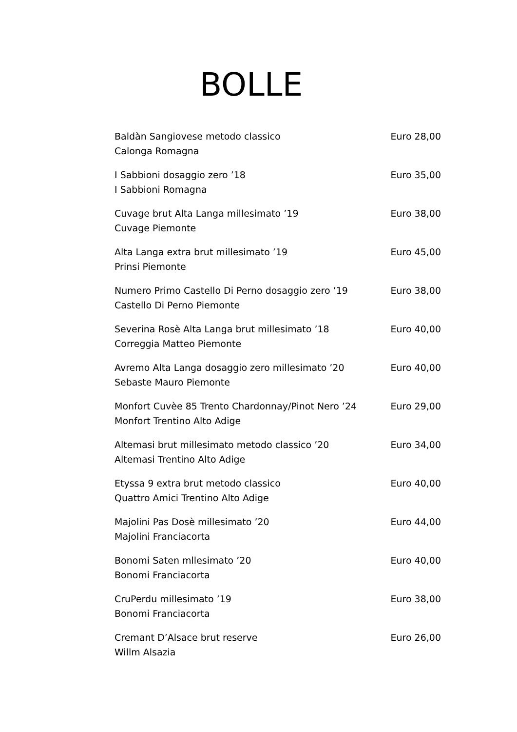BOLLE
Baldàn Sangiovese metodo classico
Calonga Romagna
Euro 28,00
I Sabbioni dosaggio zero ’18
I Sabbioni Romagna
Euro 35,00
Cuvage brut Alta Langa millesimato ’19
Cuvage Piemonte
Euro 38,00
Alta Langa extra brut millesimato ’19
Prinsi Piemonte
Euro 45,00
Numero Primo Castello Di Perno dosaggio zero ’19
Castello Di Perno Piemonte
Euro 38,00
Severina Rosè Alta Langa brut millesimato ’18
Correggia Matteo Piemonte
Euro 40,00
Avremo Alta Langa dosaggio zero millesimato ’20
Sebaste Mauro Piemonte
Euro 40,00
Monfort Cuvèe 85 Trento Chardonnay/Pinot Nero ’24
Monfort Trentino Alto Adige
Euro 29,00
Altemasi brut millesimato metodo classico ’20
Altemasi Trentino Alto Adige
Euro 34,00
Etyssa 9 extra brut metodo classico
Quattro Amici Trentino Alto Adige
Euro 40,00
Majolini Pas Dosè millesimato ’20
Majolini Franciacorta
Euro 44,00
Bonomi Saten mllesimato ’20
Bonomi Franciacorta
Euro 40,00
CruPerdu millesimato ’19
Bonomi Franciacorta
Euro 38,00
Cremant D’Alsace brut reserve
Willm Alsazia
Euro 26,00